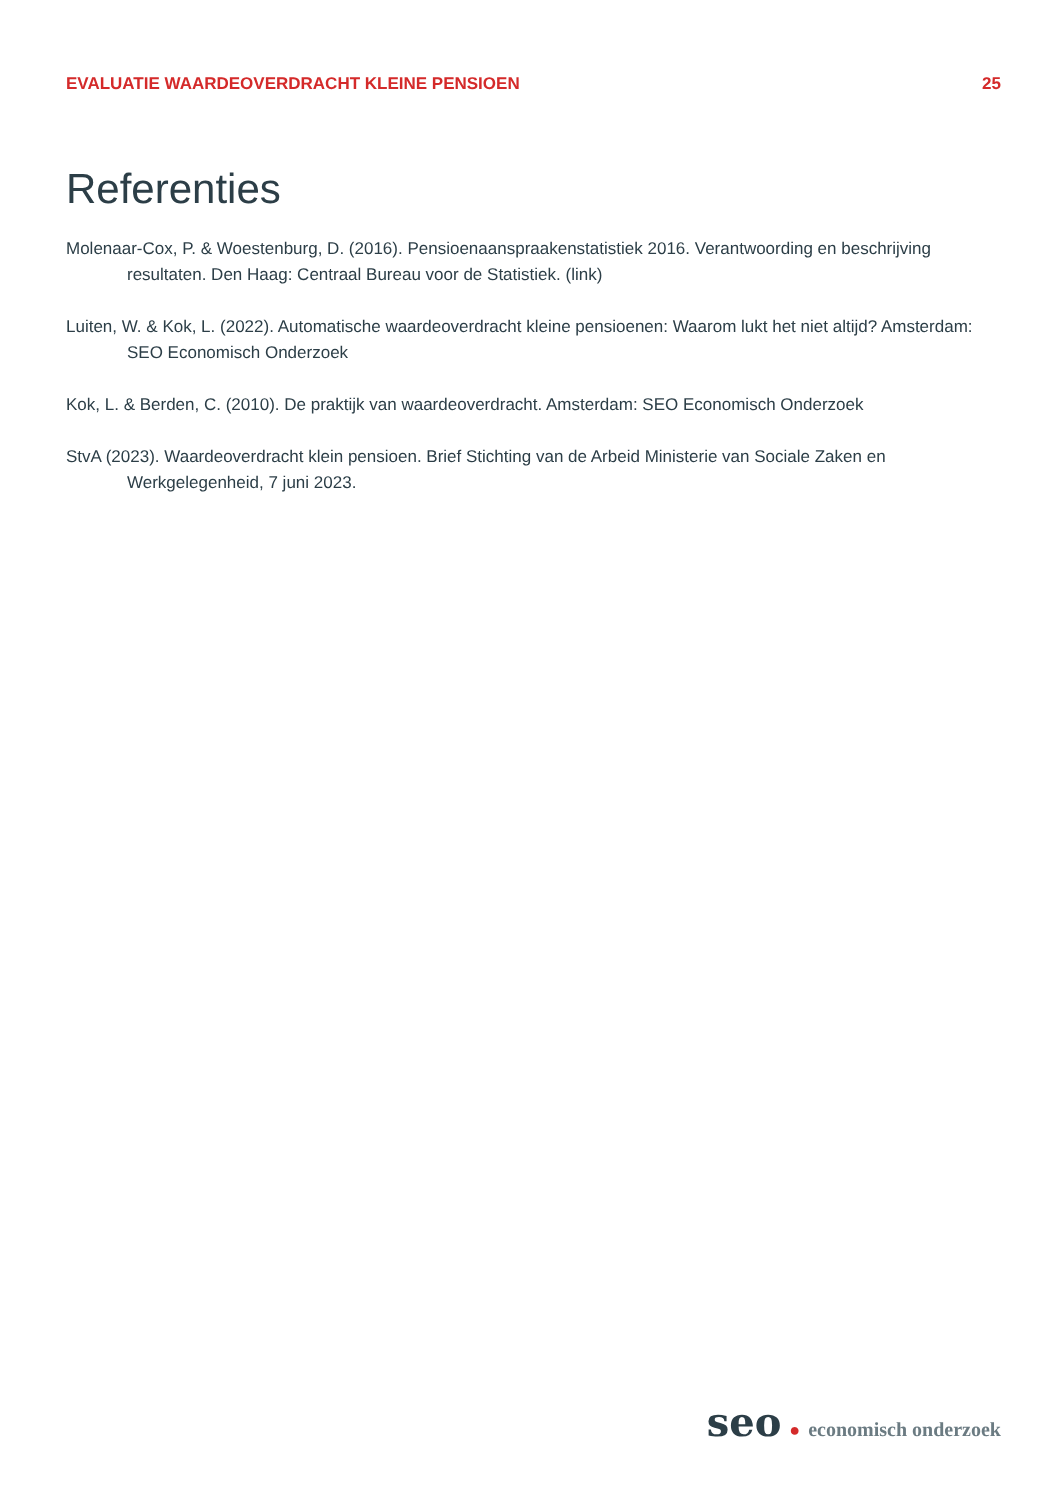EVALUATIE WAARDEOVERDRACHT KLEINE PENSIOEN 25
Referenties
Molenaar-Cox, P. & Woestenburg, D. (2016). Pensioenaanspraakenstatistiek 2016. Verantwoording en beschrijving resultaten. Den Haag: Centraal Bureau voor de Statistiek. (link)
Luiten, W. & Kok, L. (2022). Automatische waardeoverdracht kleine pensioenen: Waarom lukt het niet altijd? Amsterdam: SEO Economisch Onderzoek
Kok, L. & Berden, C. (2010). De praktijk van waardeoverdracht. Amsterdam: SEO Economisch Onderzoek
StvA (2023). Waardeoverdracht klein pensioen. Brief Stichting van de Arbeid Ministerie van Sociale Zaken en Werkgelegenheid, 7 juni 2023.
seo ● economisch onderzoek